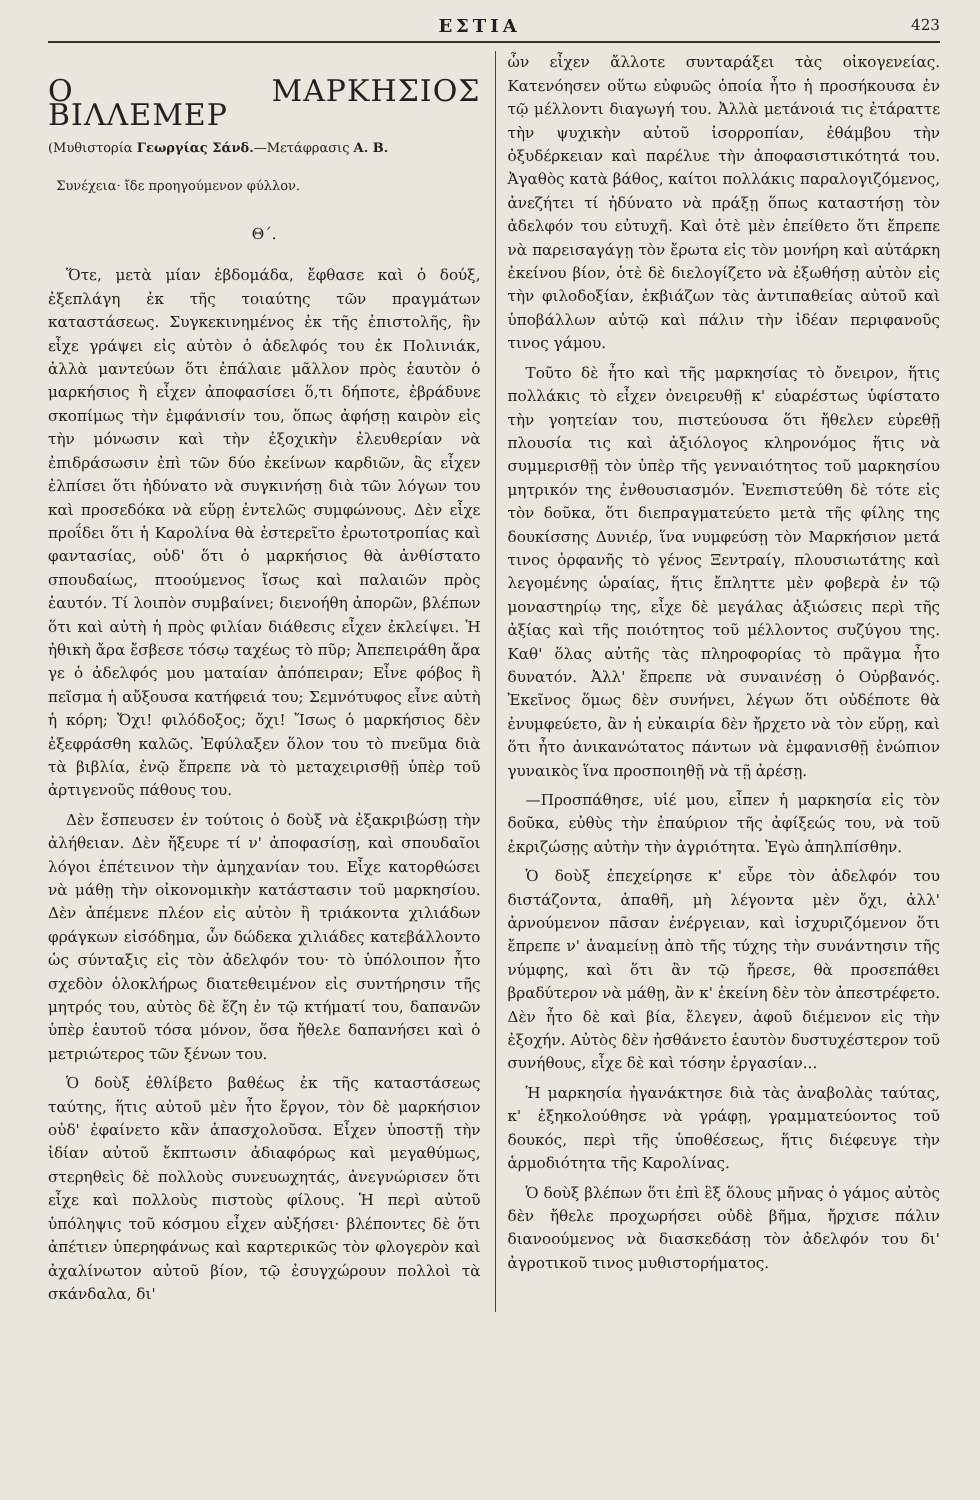ΕΣΤΙΑ 423
Ο ΜΑΡΚΗΣΙΟΣ ΒΙΛΛΕΜΕΡ
(Μυθιστορία Γεωργίας Σάνδ.—Μετάφρασις Α. Β.
Συνέχεια· ἴδε προηγούμενον φύλλον.
Θ΄.
Ὅτε, μετὰ μίαν ἑβδομάδα, ἔφθασε καὶ ὁ δούξ, ἐξεπλάγη ἐκ τῆς τοιαύτης τῶν πραγμάτων καταστάσεως. Συγκεκινημένος ἐκ τῆς ἐπιστολῆς, ἣν εἶχε γράψει εἰς αὐτὸν ὁ ἀδελφός του ἐκ Πολινιάκ, ἀλλὰ μαντεύων ὅτι ἐπάλαιε μᾶλλον πρὸς ἑαυτὸν ὁ μαρκήσιος ἢ εἶχεν ἀποφασίσει ὅ,τι δήποτε, ἐβράδυνε σκοπίμως τὴν ἐμφάνισίν του, ὅπως ἀφήσῃ καιρὸν εἰς τὴν μόνωσιν καὶ τὴν ἐξοχικὴν ἐλευθερίαν νὰ ἐπιδράσωσιν ἐπὶ τῶν δύο ἐκείνων καρδιῶν, ἃς εἶχεν ἐλπίσει ὅτι ἠδύνατο νὰ συγκινήσῃ διὰ τῶν λόγων του καὶ προσεδόκα νὰ εὕρῃ ἐντελῶς συμφώνους. Δὲν εἶχε προΐδει ὅτι ἡ Καρολίνα θὰ ἐστερεῖτο ἐρωτοτροπίας καὶ φαντασίας, οὐδ' ὅτι ὁ μαρκήσιος θὰ ἀνθίστατο σπουδαίως, πτοούμενος ἴσως καὶ παλαιῶν πρὸς ἑαυτόν. Τί λοιπὸν συμβαίνει; διενοήθη ἀπορῶν, βλέπων ὅτι καὶ αὐτὴ ἡ πρὸς φιλίαν διάθεσις εἶχεν ἐκλείψει. Ἡ ἠθικὴ ἄρα ἔσβεσε τόσῳ ταχέως τὸ πῦρ; Ἀπεπειράθη ἄρα γε ὁ ἀδελφός μου ματαίαν ἀπόπειραν; Εἶνε φόβος ἢ πεῖσμα ἡ αὔξουσα κατήφειά του; Σεμνότυφος εἶνε αὐτὴ ἡ κόρη; Ὄχι! φιλόδοξος; ὄχι! Ἴσως ὁ μαρκήσιος δὲν ἐξεφράσθη καλῶς. Ἐφύλαξεν ὅλον του τὸ πνεῦμα διὰ τὰ βιβλία, ἐνῷ ἔπρεπε νὰ τὸ μεταχειρισθῇ ὑπὲρ τοῦ ἀρτιγενοῦς πάθους του.
Δὲν ἔσπευσεν ἐν τούτοις ὁ δοὺξ νὰ ἐξακριβώσῃ τὴν ἀλήθειαν. Δὲν ἤξευρε τί ν' ἀποφασίσῃ, καὶ σπουδαῖοι λόγοι ἐπέτεινον τὴν ἀμηχανίαν του. Εἶχε κατορθώσει νὰ μάθῃ τὴν οἰκονομικὴν κατάστασιν τοῦ μαρκησίου. Δὲν ἀπέμενε πλέον εἰς αὐτὸν ἢ τριάκοντα χιλιάδων φράγκων εἰσόδημα, ὧν δώδεκα χιλιάδες κατεβάλλοντο ὡς σύνταξις εἰς τὸν ἀδελφόν του· τὸ ὑπόλοιπον ἦτο σχεδὸν ὁλοκλήρως διατεθειμένον εἰς συντήρησιν τῆς μητρός του, αὐτὸς δὲ ἔζη ἐν τῷ κτήματί του, δαπανῶν ὑπὲρ ἑαυτοῦ τόσα μόνον, ὅσα ἤθελε δαπανήσει καὶ ὁ μετριώτερος τῶν ξένων του.
Ὁ δοὺξ ἐθλίβετο βαθέως ἐκ τῆς καταστάσεως ταύτης, ἥτις αὐτοῦ μὲν ἦτο ἔργον, τὸν δὲ μαρκήσιον οὐδ' ἐφαίνετο κἂν ἀπασχολοῦσα. Εἶχεν ὑποστῇ τὴν ἰδίαν αὐτοῦ ἔκπτωσιν ἀδιαφόρως καὶ μεγαθύμως, στερηθεὶς δὲ πολλοὺς συνευωχητάς, ἀνεγνώρισεν ὅτι εἶχε καὶ πολλοὺς πιστοὺς φίλους. Ἡ περὶ αὐτοῦ ὑπόληψις τοῦ κόσμου εἶχεν αὐξήσει· βλέποντες δὲ ὅτι ἀπέτιεν ὑπερηφάνως καὶ καρτερικῶς τὸν φλογερὸν καὶ ἀχαλίνωτον αὐτοῦ βίον, τῷ ἐσυγχώρουν πολλοὶ τὰ σκάνδαλα, δι'
ὧν εἶχεν ἄλλοτε συνταράξει τὰς οἰκογενείας. Κατενόησεν οὕτω εὐφυῶς ὁποία ἦτο ἡ προσήκουσα ἐν τῷ μέλλοντι διαγωγή του. Ἀλλὰ μετάνοιά τις ἐτάραττε τὴν ψυχικὴν αὐτοῦ ἰσορροπίαν, ἐθάμβου τὴν ὀξυδέρκειαν καὶ παρέλυε τὴν ἀποφασιστικότητά του. Ἀγαθὸς κατὰ βάθος, καίτοι πολλάκις παραλογιζόμενος, ἀνεζήτει τί ἠδύνατο νὰ πράξῃ ὅπως καταστήσῃ τὸν ἀδελφόν του εὐτυχῆ. Καὶ ὁτὲ μὲν ἐπείθετο ὅτι ἔπρεπε νὰ παρεισαγάγῃ τὸν ἔρωτα εἰς τὸν μονήρη καὶ αὐτάρκη ἐκείνου βίον, ὁτὲ δὲ διελογίζετο νὰ ἐξωθήσῃ αὐτὸν εἰς τὴν φιλοδοξίαν, ἐκβιάζων τὰς ἀντιπαθείας αὐτοῦ καὶ ὑποβάλλων αὐτῷ καὶ πάλιν τὴν ἰδέαν περιφανοῦς τινος γάμου.
Τοῦτο δὲ ἦτο καὶ τῆς μαρκησίας τὸ ὄνειρον, ἥτις πολλάκις τὸ εἶχεν ὀνειρευθῇ κ' εὐαρέστως ὑφίστατο τὴν γοητείαν του, πιστεύουσα ὅτι ἤθελεν εὑρεθῇ πλουσία τις καὶ ἀξιόλογος κληρονόμος ἥτις νὰ συμμερισθῇ τὸν ὑπὲρ τῆς γενναιότητος τοῦ μαρκησίου μητρικόν της ἐνθουσιασμόν. Ἐνεπιστεύθη δὲ τότε εἰς τὸν δοῦκα, ὅτι διεπραγματεύετο μετὰ τῆς φίλης της δουκίσσης Δυνιέρ, ἵνα νυμφεύσῃ τὸν Μαρκήσιον μετά τινος ὀρφανῆς τὸ γένος Ξεντραίγ, πλουσιωτάτης καὶ λεγομένης ὡραίας, ἥτις ἔπληττε μὲν φοβερὰ ἐν τῷ μοναστηρίῳ της, εἶχε δὲ μεγάλας ἀξιώσεις περὶ τῆς ἀξίας καὶ τῆς ποιότητος τοῦ μέλλοντος συζύγου της. Καθ' ὅλας αὐτῆς τὰς πληροφορίας τὸ πρᾶγμα ἦτο δυνατόν. Ἀλλ' ἔπρεπε νὰ συναινέσῃ ὁ Οὐρβανός. Ἐκεῖνος ὅμως δὲν συνήνει, λέγων ὅτι οὐδέποτε θὰ ἐνυμφεύετο, ἂν ἡ εὐκαιρία δὲν ἤρχετο νὰ τὸν εὕρῃ, καὶ ὅτι ἦτο ἀνικανώτατος πάντων νὰ ἐμφανισθῇ ἐνώπιον γυναικὸς ἵνα προσποιηθῇ νὰ τῇ ἀρέσῃ.
—Προσπάθησε, υἱέ μου, εἶπεν ἡ μαρκησία εἰς τὸν δοῦκα, εὐθὺς τὴν ἐπαύριον τῆς ἀφίξεώς του, νὰ τοῦ ἐκριζώσῃς αὐτὴν τὴν ἀγριότητα. Ἐγὼ ἀπηλπίσθην.
Ὁ δοὺξ ἐπεχείρησε κ' εὗρε τὸν ἀδελφόν του διστάζοντα, ἀπαθῆ, μὴ λέγοντα μὲν ὄχι, ἀλλ' ἀρνούμενον πᾶσαν ἐνέργειαν, καὶ ἰσχυριζόμενον ὅτι ἔπρεπε ν' ἀναμείνῃ ἀπὸ τῆς τύχης τὴν συνάντησιν τῆς νύμφης, καὶ ὅτι ἂν τῷ ἤρεσε, θὰ προσεπάθει βραδύτερον νὰ μάθῃ, ἂν κ' ἐκείνη δὲν τὸν ἀπεστρέφετο. Δὲν ἦτο δὲ καὶ βία, ἔλεγεν, ἀφοῦ διέμενον εἰς τὴν ἐξοχήν. Αὐτὸς δὲν ἠσθάνετο ἑαυτὸν δυστυχέστερον τοῦ συνήθους, εἶχε δὲ καὶ τόσην ἐργασίαν...
Ἡ μαρκησία ἠγανάκτησε διὰ τὰς ἀναβολὰς ταύτας, κ' ἐξηκολούθησε νὰ γράφῃ, γραμματεύοντος τοῦ δουκός, περὶ τῆς ὑποθέσεως, ἥτις διέφευγε τὴν ἁρμοδιότητα τῆς Καρολίνας.
Ὁ δοὺξ βλέπων ὅτι ἐπὶ ἓξ ὅλους μῆνας ὁ γάμος αὐτὸς δὲν ἤθελε προχωρήσει οὐδὲ βῆμα, ἤρχισε πάλιν διανοούμενος νὰ διασκεδάσῃ τὸν ἀδελφόν του δι' ἀγροτικοῦ τινος μυθιστορήματος.